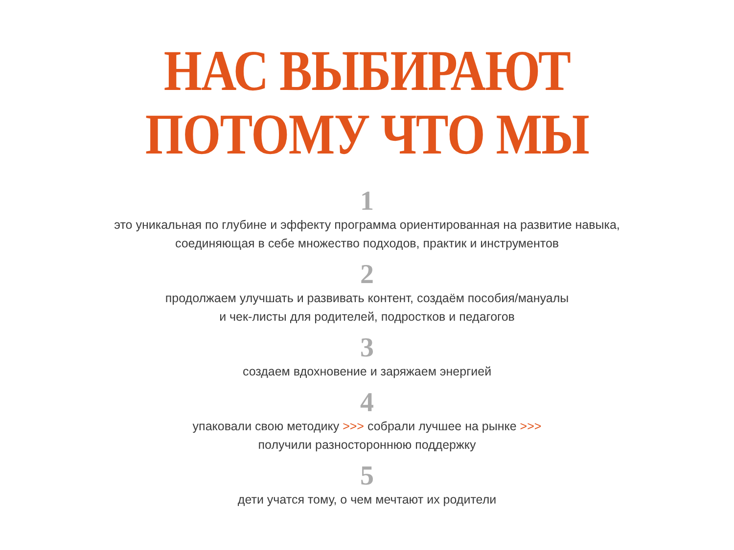НАС ВЫБИРАЮТ
ПОТОМУ ЧТО МЫ
1
это уникальная по глубине и эффекту программа ориентированная на развитие навыка,
соединяющая в себе множество подходов, практик и инструментов
2
продолжаем улучшать и развивать контент, создаём пособия/мануалы
и чек-листы для родителей, подростков и педагогов
3
создаем вдохновение и заряжаем энергией
4
упаковали свою методику >>> собрали лучшее на рынке >>>
получили разностороннюю поддержку
5
дети учатся тому, о чем мечтают их родители